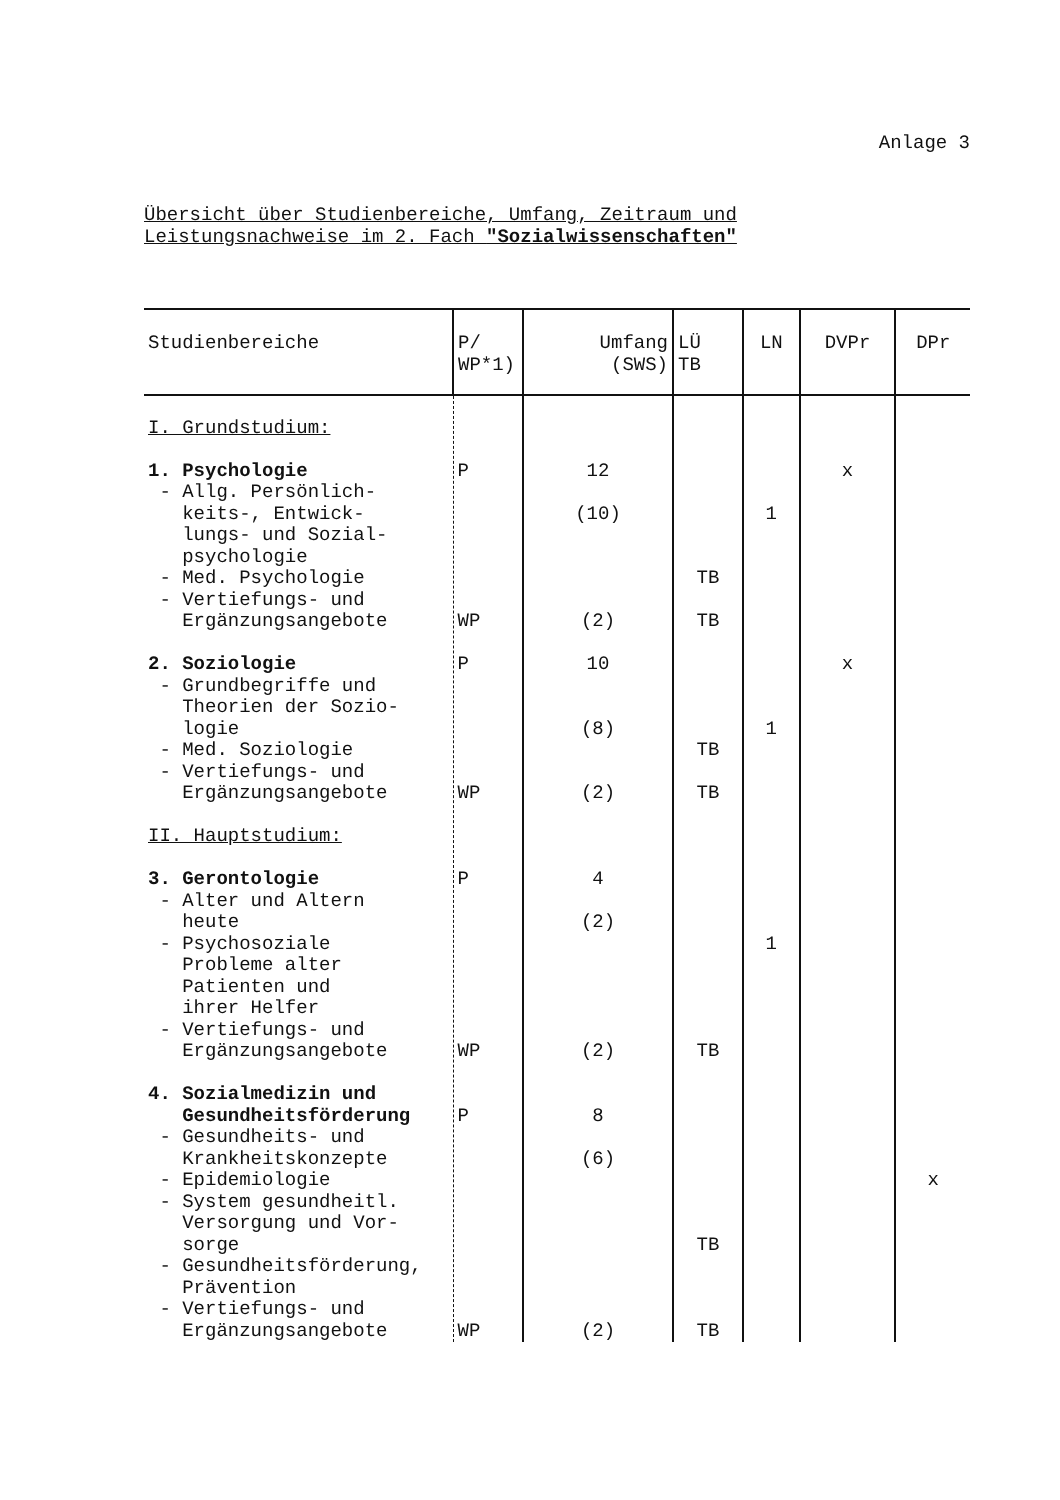Anlage 3
Übersicht über Studienbereiche, Umfang, Zeitraum und
Leistungsnachweise im 2. Fach "Sozialwissenschaften"
| Studienbereiche | P/ WP*1) | Umfang (SWS) | LÜ TB | LN | DVPr | DPr |
| --- | --- | --- | --- | --- | --- | --- |
| I. Grundstudium: 1. Psychologie - Allg. Persönlich- keits-, Entwick- lungs- und Sozial- psychologie - Med. Psychologie - Vertiefungs- und Ergänzungsangebote 2. Soziologie - Grundbegriffe und Theorien der Sozio- logie - Med. Soziologie - Vertiefungs- und Ergänzungsangebote II. Hauptstudium: 3. Gerontologie - Alter und Altern heute - Psychosoziale Probleme alter Patienten und ihrer Helfer - Vertiefungs- und Ergänzungsangebote 4. Sozialmedizin und Gesundheitsförderung - Gesundheits- und Krankheitskonzepte - Epidemiologie - System gesundheitl. Versorgung und Vor- sorge - Gesundheitsförderung, Prävention - Vertiefungs- und Ergänzungsangebote | P WP P WP P WP P WP | 12 (10) (2) 10 (8) (2) 4 (2) (2) 8 (6) (2) | TB TB TB TB TB TB TB | 1 1 1 | x x | x |